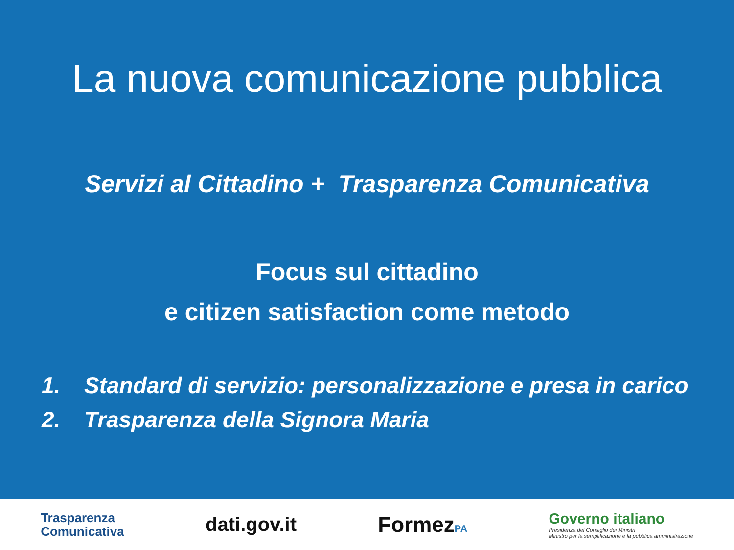La nuova comunicazione pubblica
Servizi al Cittadino + Trasparenza Comunicativa
Focus sul cittadino
e citizen satisfaction come metodo
1. Standard di servizio: personalizzazione e presa in carico
2. Trasparenza della Signora Maria
Trasparenza
Comunicativa
dati.gov.it FormezPA
Governo italiano
Presidenza del Consiglio dei Ministri
Ministro per la semplificazione e la pubblica amministrazione